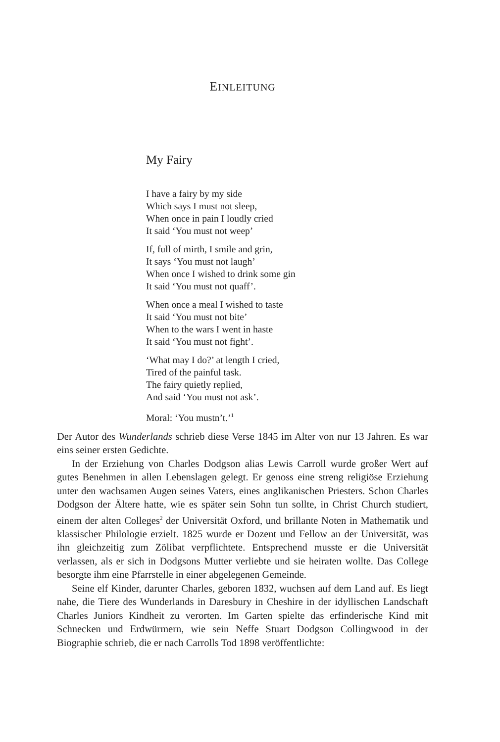EINLEITUNG
My Fairy
I have a fairy by my side
Which says I must not sleep,
When once in pain I loudly cried
It said ‘You must not weep’
If, full of mirth, I smile and grin,
It says ‘You must not laugh’
When once I wished to drink some gin
It said ‘You must not quaff’.
When once a meal I wished to taste
It said ‘You must not bite’
When to the wars I went in haste
It said ‘You must not fight’.
‘What may I do?’ at length I cried,
Tired of the painful task.
The fairy quietly replied,
And said ‘You must not ask’.
Moral: ‘You mustn’t.’<sup>1</sup>
Der Autor des Wunderlands schrieb diese Verse 1845 im Alter von nur 13 Jahren. Es war eins seiner ersten Gedichte.
In der Erziehung von Charles Dodgson alias Lewis Carroll wurde großer Wert auf gutes Benehmen in allen Lebenslagen gelegt. Er genoss eine streng religiöse Erziehung unter den wachsamen Augen seines Vaters, eines anglikanischen Priesters. Schon Charles Dodgson der Ältere hatte, wie es später sein Sohn tun sollte, in Christ Church studiert, einem der alten Colleges<sup>2</sup> der Universität Oxford, und brillante Noten in Mathematik und klassischer Philologie erzielt. 1825 wurde er Dozent und Fellow an der Universität, was ihn gleichzeitig zum Zölibat verpflichtete. Entsprechend musste er die Universität verlassen, als er sich in Dodgsons Mutter verliebte und sie heiraten wollte. Das College besorgte ihm eine Pfarrstelle in einer abgelegenen Gemeinde.
Seine elf Kinder, darunter Charles, geboren 1832, wuchsen auf dem Land auf. Es liegt nahe, die Tiere des Wunderlands in Daresbury in Cheshire in der idyllischen Landschaft Charles Juniors Kindheit zu verorten. Im Garten spielte das erfinderische Kind mit Schnecken und Erdwürmern, wie sein Neffe Stuart Dodgson Collingwood in der Biographie schrieb, die er nach Carrolls Tod 1898 veröffentlichte: